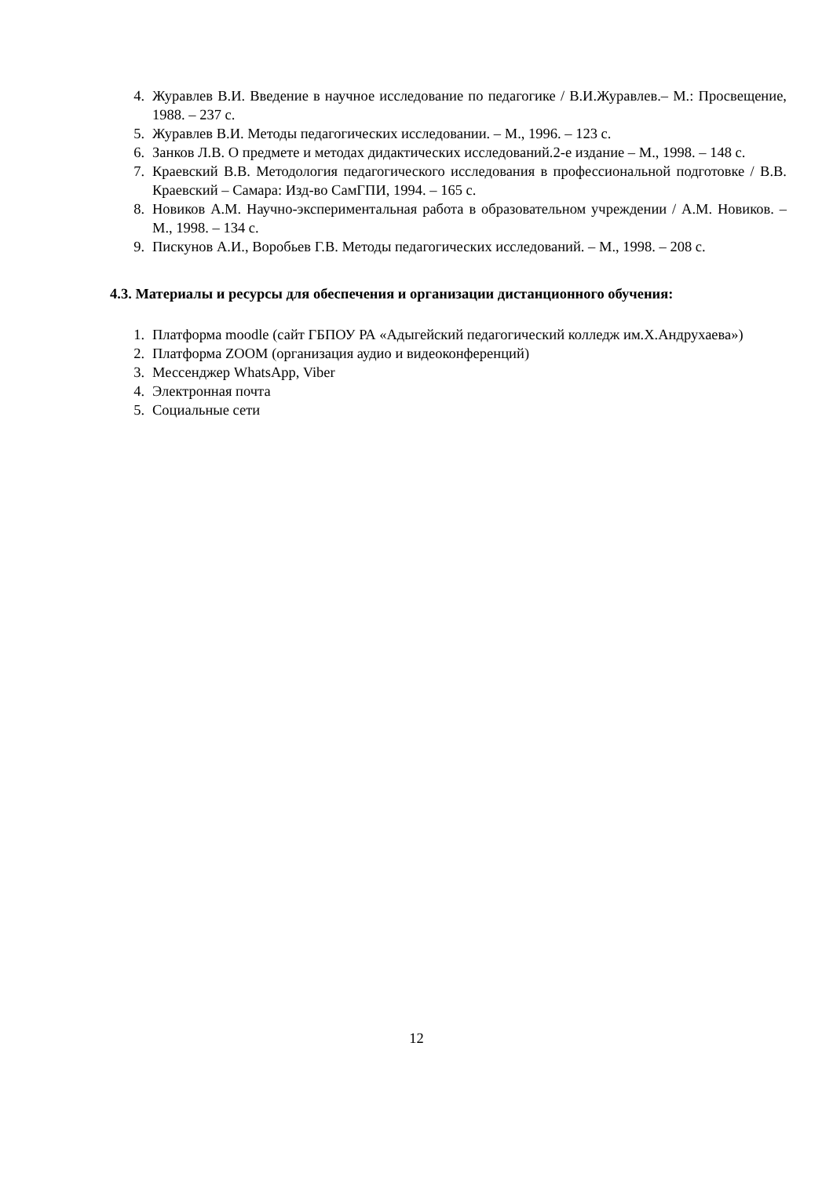4. Журавлев В.И. Введение в научное исследование по педагогике / В.И.Журавлев.– М.: Просвещение, 1988. – 237 с.
5. Журавлев В.И. Методы педагогических исследовании. – М., 1996. – 123 с.
6. Занков Л.В. О предмете и методах дидактических исследований.2-е издание – М., 1998. – 148 с.
7. Краевский В.В. Методология педагогического исследования в профессиональной подготовке / В.В. Краевский – Самара: Изд-во СамГПИ, 1994. – 165 с.
8. Новиков А.М. Научно-экспериментальная работа в образовательном учреждении / А.М. Новиков. – М., 1998. – 134 с.
9. Пискунов А.И., Воробьев Г.В. Методы педагогических исследований. – М., 1998. – 208 с.
4.3. Материалы и ресурсы для обеспечения и организации дистанционного обучения:
1. Платформа moodle (сайт ГБПОУ РА «Адыгейский педагогический колледж им.Х.Андрухаева»)
2. Платформа ZOOM (организация аудио и видеоконференций)
3. Мессенджер WhatsApp, Viber
4. Электронная почта
5. Социальные сети
12